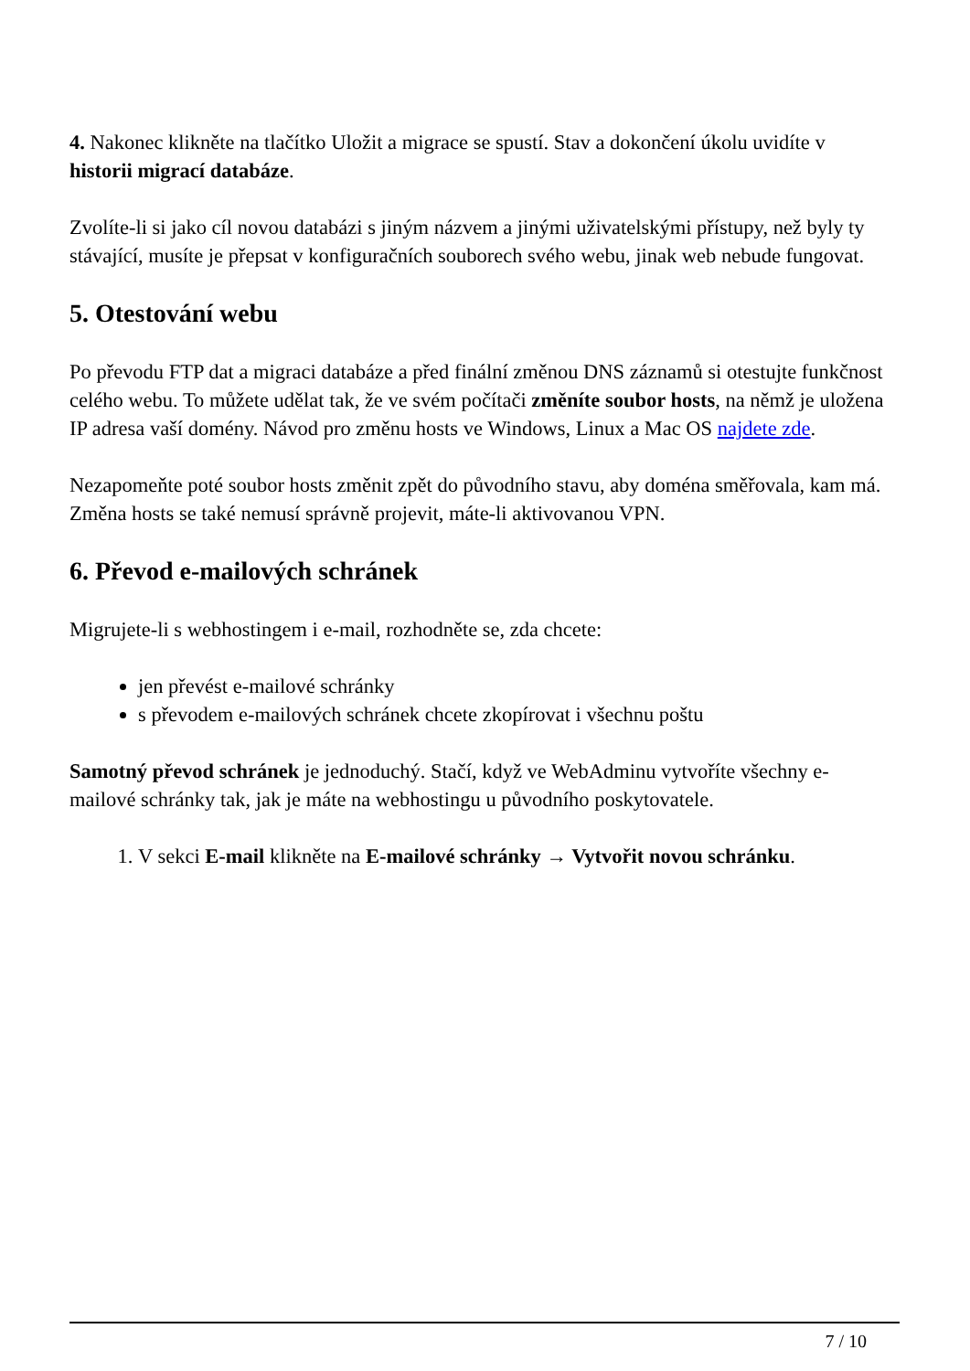4. Nakonec klikněte na tlačítko Uložit a migrace se spustí. Stav a dokončení úkolu uvidíte v historii migrací databáze.
Zvolíte-li si jako cíl novou databázi s jiným názvem a jinými uživatelskými přístupy, než byly ty stávající, musíte je přepsat v konfiguračních souborech svého webu, jinak web nebude fungovat.
5. Otestování webu
Po převodu FTP dat a migraci databáze a před finální změnou DNS záznamů si otestujte funkčnost celého webu. To můžete udělat tak, že ve svém počítači změníte soubor hosts, na němž je uložena IP adresa vaší domény. Návod pro změnu hosts ve Windows, Linux a Mac OS najdete zde.
Nezapomeňte poté soubor hosts změnit zpět do původního stavu, aby doména směřovala, kam má. Změna hosts se také nemusí správně projevit, máte-li aktivovanou VPN.
6. Převod e-mailových schránek
Migrujete-li s webhostingem i e-mail, rozhodněte se, zda chcete:
jen převést e-mailové schránky
s převodem e-mailových schránek chcete zkopírovat i všechnu poštu
Samotný převod schránek je jednoduchý. Stačí, když ve WebAdminu vytvoříte všechny e-mailové schránky tak, jak je máte na webhostingu u původního poskytovatele.
1. V sekci E-mail klikněte na E-mailové schránky → Vytvořit novou schránku.
7 / 10